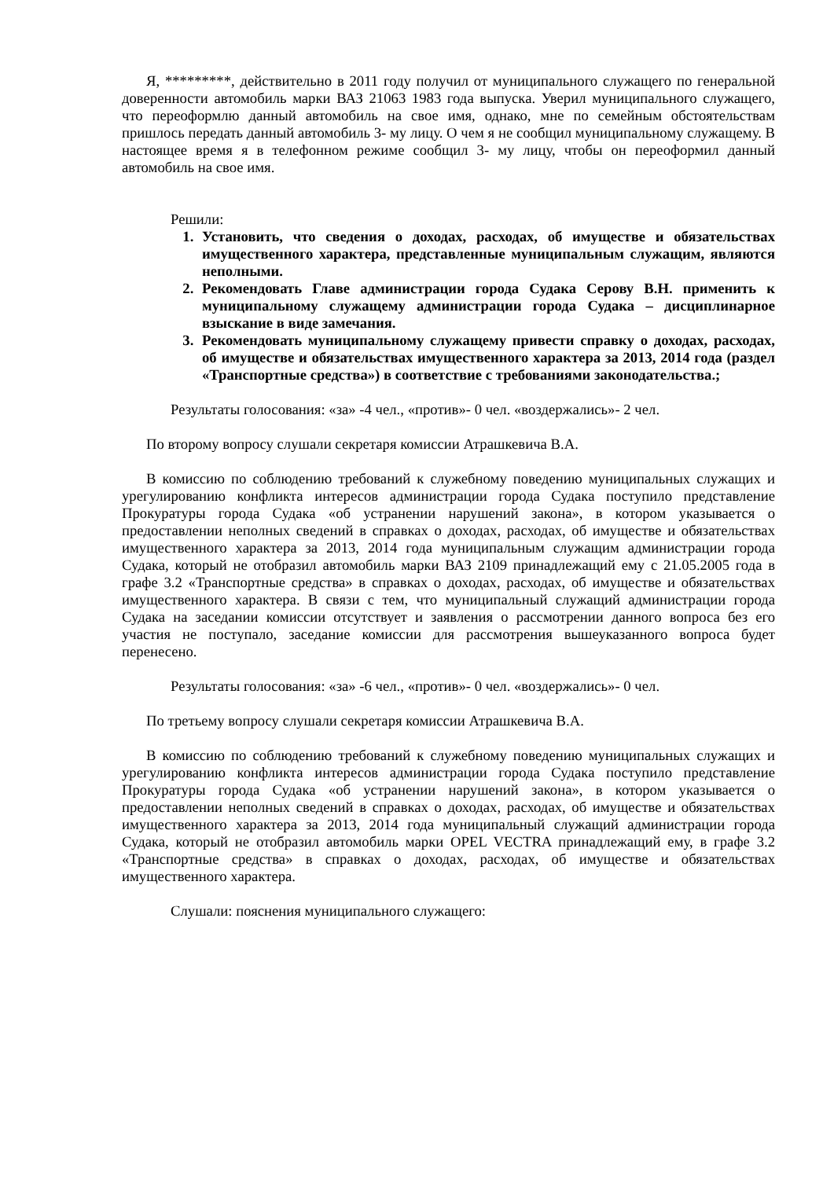Я, *********, действительно в 2011 году получил от муниципального служащего по генеральной доверенности автомобиль марки ВАЗ 21063 1983 года выпуска. Уверил муниципального служащего, что переоформлю данный автомобиль на свое имя, однако, мне по семейным обстоятельствам пришлось передать данный автомобиль 3- му лицу. О чем я не сообщил муниципальному служащему. В настоящее время я в телефонном режиме сообщил 3- му лицу, чтобы он переоформил данный автомобиль на свое имя.
Решили:
1. Установить, что сведения о доходах, расходах, об имуществе и обязательствах имущественного характера, представленные муниципальным служащим, являются неполными.
2. Рекомендовать Главе администрации города Судака Серову В.Н. применить к муниципальному служащему администрации города Судака – дисциплинарное взыскание в виде замечания.
3. Рекомендовать муниципальному служащему привести справку о доходах, расходах, об имуществе и обязательствах имущественного характера за 2013, 2014 года (раздел «Транспортные средства») в соответствие с требованиями законодательства.;
Результаты голосования: «за» -4 чел., «против»- 0 чел. «воздержались»- 2 чел.
По второму вопросу слушали секретаря комиссии Атрашкевича В.А.
В комиссию по соблюдению требований к служебному поведению муниципальных служащих и урегулированию конфликта интересов администрации города Судака поступило представление Прокуратуры города Судака «об устранении нарушений закона», в котором указывается о предоставлении неполных сведений в справках о доходах, расходах, об имуществе и обязательствах имущественного характера за 2013, 2014 года муниципальным служащим администрации города Судака, который не отобразил автомобиль марки ВАЗ 2109 принадлежащий ему с 21.05.2005 года в графе 3.2 «Транспортные средства» в справках о доходах, расходах, об имуществе и обязательствах имущественного характера. В связи с тем, что муниципальный служащий администрации города Судака на заседании комиссии отсутствует и заявления о рассмотрении данного вопроса без его участия не поступало, заседание комиссии для рассмотрения вышеуказанного вопроса будет перенесено.
Результаты голосования: «за» -6 чел., «против»- 0 чел. «воздержались»- 0 чел.
По третьему вопросу слушали секретаря комиссии Атрашкевича В.А.
В комиссию по соблюдению требований к служебному поведению муниципальных служащих и урегулированию конфликта интересов администрации города Судака поступило представление Прокуратуры города Судака «об устранении нарушений закона», в котором указывается о предоставлении неполных сведений в справках о доходах, расходах, об имуществе и обязательствах имущественного характера за 2013, 2014 года муниципальный служащий администрации города Судака, который не отобразил автомобиль марки OPEL VECTRA принадлежащий ему, в графе 3.2 «Транспортные средства» в справках о доходах, расходах, об имуществе и обязательствах имущественного характера.
Слушали: пояснения муниципального служащего: